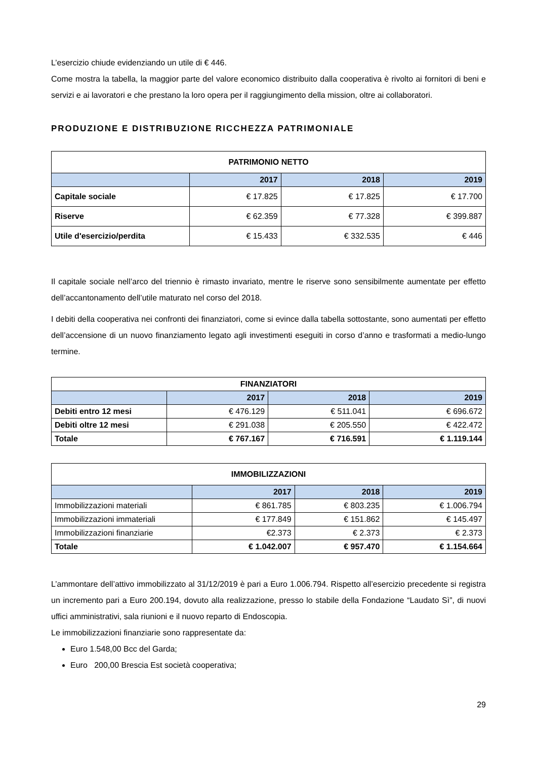L’esercizio chiude evidenziando un utile di € 446.
Come mostra la tabella, la maggior parte del valore economico distribuito dalla cooperativa è rivolto ai fornitori di beni e servizi e ai lavoratori e che prestano la loro opera per il raggiungimento della mission, oltre ai collaboratori.
PRODUZIONE E DISTRIBUZIONE RICCHEZZA PATRIMONIALE
| PATRIMONIO NETTO | | | |
| --- | --- | --- | --- |
| | 2017 | 2018 | 2019 |
| Capitale sociale | € 17.825 | € 17.825 | € 17.700 |
| Riserve | € 62.359 | € 77.328 | € 399.887 |
| Utile d'esercizio/perdita | € 15.433 | € 332.535 | € 446 |
Il capitale sociale nell’arco del triennio è rimasto invariato, mentre le riserve sono sensibilmente aumentate per effetto dell’accantonamento dell’utile maturato nel corso del 2018.
I debiti della cooperativa nei confronti dei finanziatori, come si evince dalla tabella sottostante, sono aumentati per effetto dell’accensione di un nuovo finanziamento legato agli investimenti eseguiti in corso d’anno e trasformati a medio-lungo termine.
| FINANZIATORI | | | |
| --- | --- | --- | --- |
| | 2017 | 2018 | 2019 |
| Debiti entro 12 mesi | € 476.129 | € 511.041 | € 696.672 |
| Debiti oltre 12 mesi | € 291.038 | € 205.550 | € 422.472 |
| Totale | € 767.167 | € 716.591 | € 1.119.144 |
| IMMOBILIZZAZIONI | | | |
| --- | --- | --- | --- |
| | 2017 | 2018 | 2019 |
| Immobilizzazioni materiali | € 861.785 | € 803.235 | € 1.006.794 |
| Immobilizzazioni immateriali | € 177.849 | € 151.862 | € 145.497 |
| Immobilizzazioni finanziarie | €2.373 | € 2.373 | € 2.373 |
| Totale | € 1.042.007 | € 957.470 | € 1.154.664 |
L’ammontare dell’attivo immobilizzato al 31/12/2019 è pari a Euro 1.006.794. Rispetto all’esercizio precedente si registra un incremento pari a Euro 200.194, dovuto alla realizzazione, presso lo stabile della Fondazione “Laudato Sì”, di nuovi uffici amministrativi, sala riunioni e il nuovo reparto di Endoscopia.
Le immobilizzazioni finanziarie sono rappresentate da:
Euro 1.548,00 Bcc del Garda;
Euro 200,00 Brescia Est società cooperativa;
29